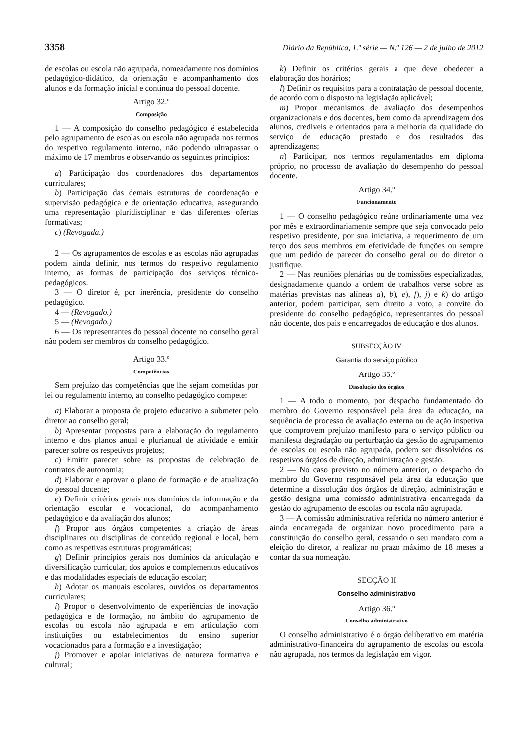3358 Diário da República, 1.ª série — N.º 126 — 2 de julho de 2012
de escolas ou escola não agrupada, nomeadamente nos domínios pedagógico-didático, da orientação e acompanhamento dos alunos e da formação inicial e contínua do pessoal docente.
Artigo 32.º
Composição
1 — A composição do conselho pedagógico é estabelecida pelo agrupamento de escolas ou escola não agrupada nos termos do respetivo regulamento interno, não podendo ultrapassar o máximo de 17 membros e observando os seguintes princípios:
a) Participação dos coordenadores dos departamentos curriculares;
b) Participação das demais estruturas de coordenação e supervisão pedagógica e de orientação educativa, assegurando uma representação pluridisciplinar e das diferentes ofertas formativas;
c) (Revogada.)
2 — Os agrupamentos de escolas e as escolas não agrupadas podem ainda definir, nos termos do respetivo regulamento interno, as formas de participação dos serviços técnico-pedagógicos.
3 — O diretor é, por inerência, presidente do conselho pedagógico.
4 — (Revogado.)
5 — (Revogado.)
6 — Os representantes do pessoal docente no conselho geral não podem ser membros do conselho pedagógico.
Artigo 33.º
Competências
Sem prejuízo das competências que lhe sejam cometidas por lei ou regulamento interno, ao conselho pedagógico compete:
a) Elaborar a proposta de projeto educativo a submeter pelo diretor ao conselho geral;
b) Apresentar propostas para a elaboração do regulamento interno e dos planos anual e plurianual de atividade e emitir parecer sobre os respetivos projetos;
c) Emitir parecer sobre as propostas de celebração de contratos de autonomia;
d) Elaborar e aprovar o plano de formação e de atualização do pessoal docente;
e) Definir critérios gerais nos domínios da informação e da orientação escolar e vocacional, do acompanhamento pedagógico e da avaliação dos alunos;
f) Propor aos órgãos competentes a criação de áreas disciplinares ou disciplinas de conteúdo regional e local, bem como as respetivas estruturas programáticas;
g) Definir princípios gerais nos domínios da articulação e diversificação curricular, dos apoios e complementos educativos e das modalidades especiais de educação escolar;
h) Adotar os manuais escolares, ouvidos os departamentos curriculares;
i) Propor o desenvolvimento de experiências de inovação pedagógica e de formação, no âmbito do agrupamento de escolas ou escola não agrupada e em articulação com instituições ou estabelecimentos do ensino superior vocacionados para a formação e a investigação;
j) Promover e apoiar iniciativas de natureza formativa e cultural;
k) Definir os critérios gerais a que deve obedecer a elaboração dos horários;
l) Definir os requisitos para a contratação de pessoal docente, de acordo com o disposto na legislação aplicável;
m) Propor mecanismos de avaliação dos desempenhos organizacionais e dos docentes, bem como da aprendizagem dos alunos, credíveis e orientados para a melhoria da qualidade do serviço de educação prestado e dos resultados das aprendizagens;
n) Participar, nos termos regulamentados em diploma próprio, no processo de avaliação do desempenho do pessoal docente.
Artigo 34.º
Funcionamento
1 — O conselho pedagógico reúne ordinariamente uma vez por mês e extraordinariamente sempre que seja convocado pelo respetivo presidente, por sua iniciativa, a requerimento de um terço dos seus membros em efetividade de funções ou sempre que um pedido de parecer do conselho geral ou do diretor o justifique.
2 — Nas reuniões plenárias ou de comissões especializadas, designadamente quando a ordem de trabalhos verse sobre as matérias previstas nas alíneas a), b), e), f), j) e k) do artigo anterior, podem participar, sem direito a voto, a convite do presidente do conselho pedagógico, representantes do pessoal não docente, dos pais e encarregados de educação e dos alunos.
SUBSECÇÃO IV
Garantia do serviço público
Artigo 35.º
Dissolução dos órgãos
1 — A todo o momento, por despacho fundamentado do membro do Governo responsável pela área da educação, na sequência de processo de avaliação externa ou de ação inspetiva que comprovem prejuízo manifesto para o serviço público ou manifesta degradação ou perturbação da gestão do agrupamento de escolas ou escola não agrupada, podem ser dissolvidos os respetivos órgãos de direção, administração e gestão.
2 — No caso previsto no número anterior, o despacho do membro do Governo responsável pela área da educação que determine a dissolução dos órgãos de direção, administração e gestão designa uma comissão administrativa encarregada da gestão do agrupamento de escolas ou escola não agrupada.
3 — A comissão administrativa referida no número anterior é ainda encarregada de organizar novo procedimento para a constituição do conselho geral, cessando o seu mandato com a eleição do diretor, a realizar no prazo máximo de 18 meses a contar da sua nomeação.
SECÇÃO II
Conselho administrativo
Artigo 36.º
Conselho administrativo
O conselho administrativo é o órgão deliberativo em matéria administrativo-financeira do agrupamento de escolas ou escola não agrupada, nos termos da legislação em vigor.